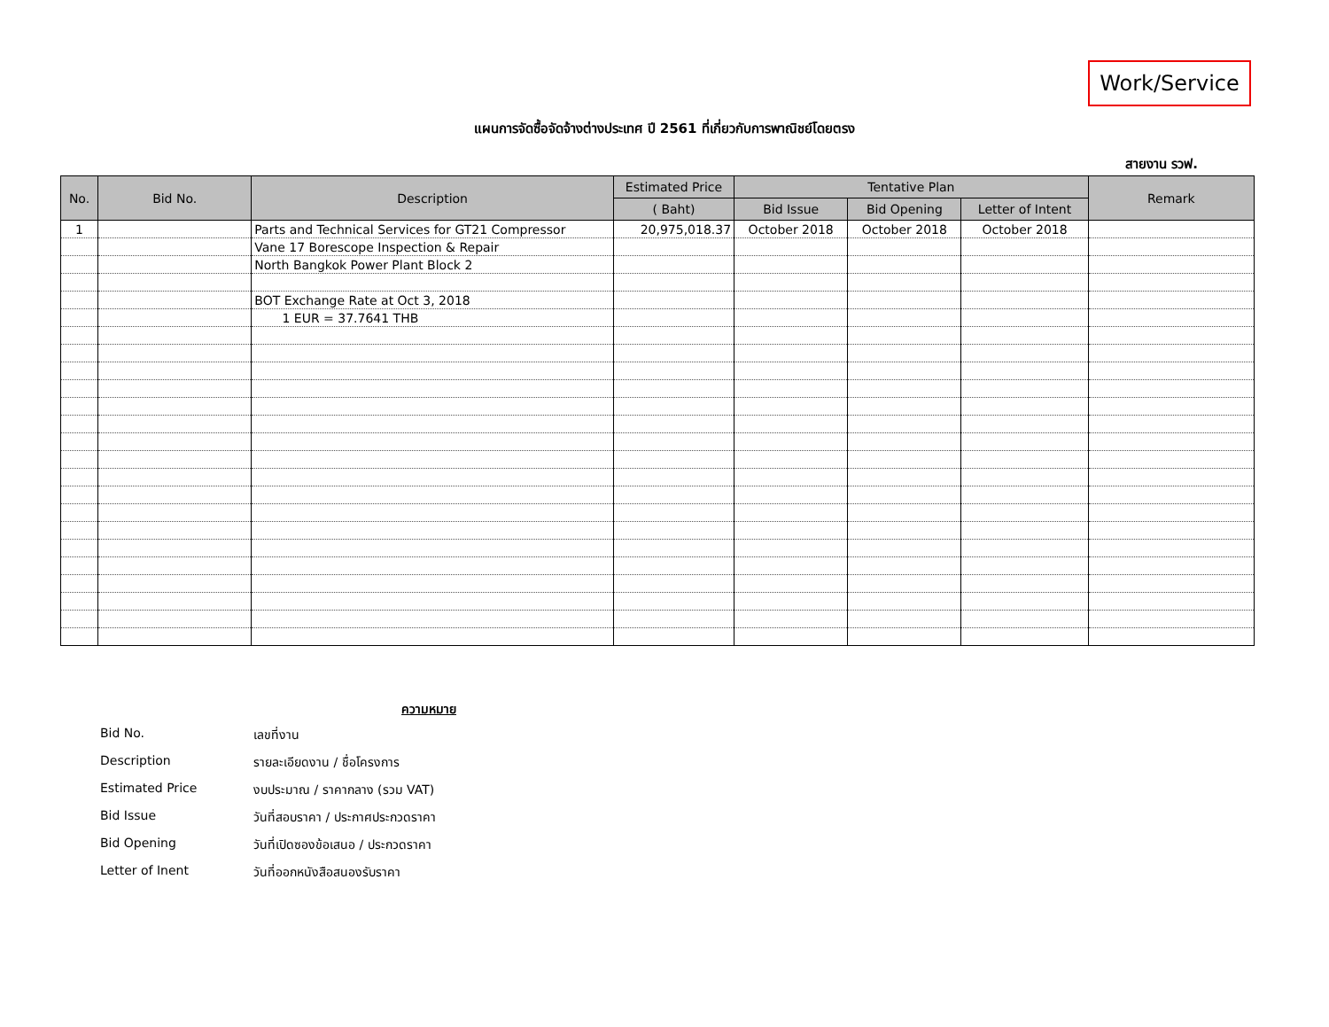Work/Service
แผนการจัดซื้อจัดจ้างต่างประเทศ ปี 2561 ที่เกี่ยวกับการพาณิชย์โดยตรง
สายงาน รวฟ.
| No. | Bid No. | Description | Estimated Price | Tentative Plan | | | Remark |
| --- | --- | --- | --- | --- | --- | --- | --- |
| | | | ( Baht) | Bid Issue | Bid Opening | Letter of Intent | |
| 1 | | Parts and Technical Services for GT21 Compressor | 20,975,018.37 | October 2018 | October 2018 | October 2018 | |
| | | Vane 17 Borescope Inspection & Repair | | | | | |
| | | North Bangkok Power Plant Block 2 | | | | | |
| | | BOT Exchange Rate at Oct 3, 2018 | | | | | |
| | | 1 EUR = 37.7641 THB | | | | | |
ความหมาย
Bid No. เลขที่งาน
Description รายละเอียดงาน / ชื่อโครงการ
Estimated Price งบประมาณ / ราคากลาง (รวม VAT)
Bid Issue วันที่สอบราคา / ประกาศประกวดราคา
Bid Opening วันที่เปิดซองข้อเสนอ / ประกวดราคา
Letter of Inent วันที่ออกหนังสือสนองรับราคา